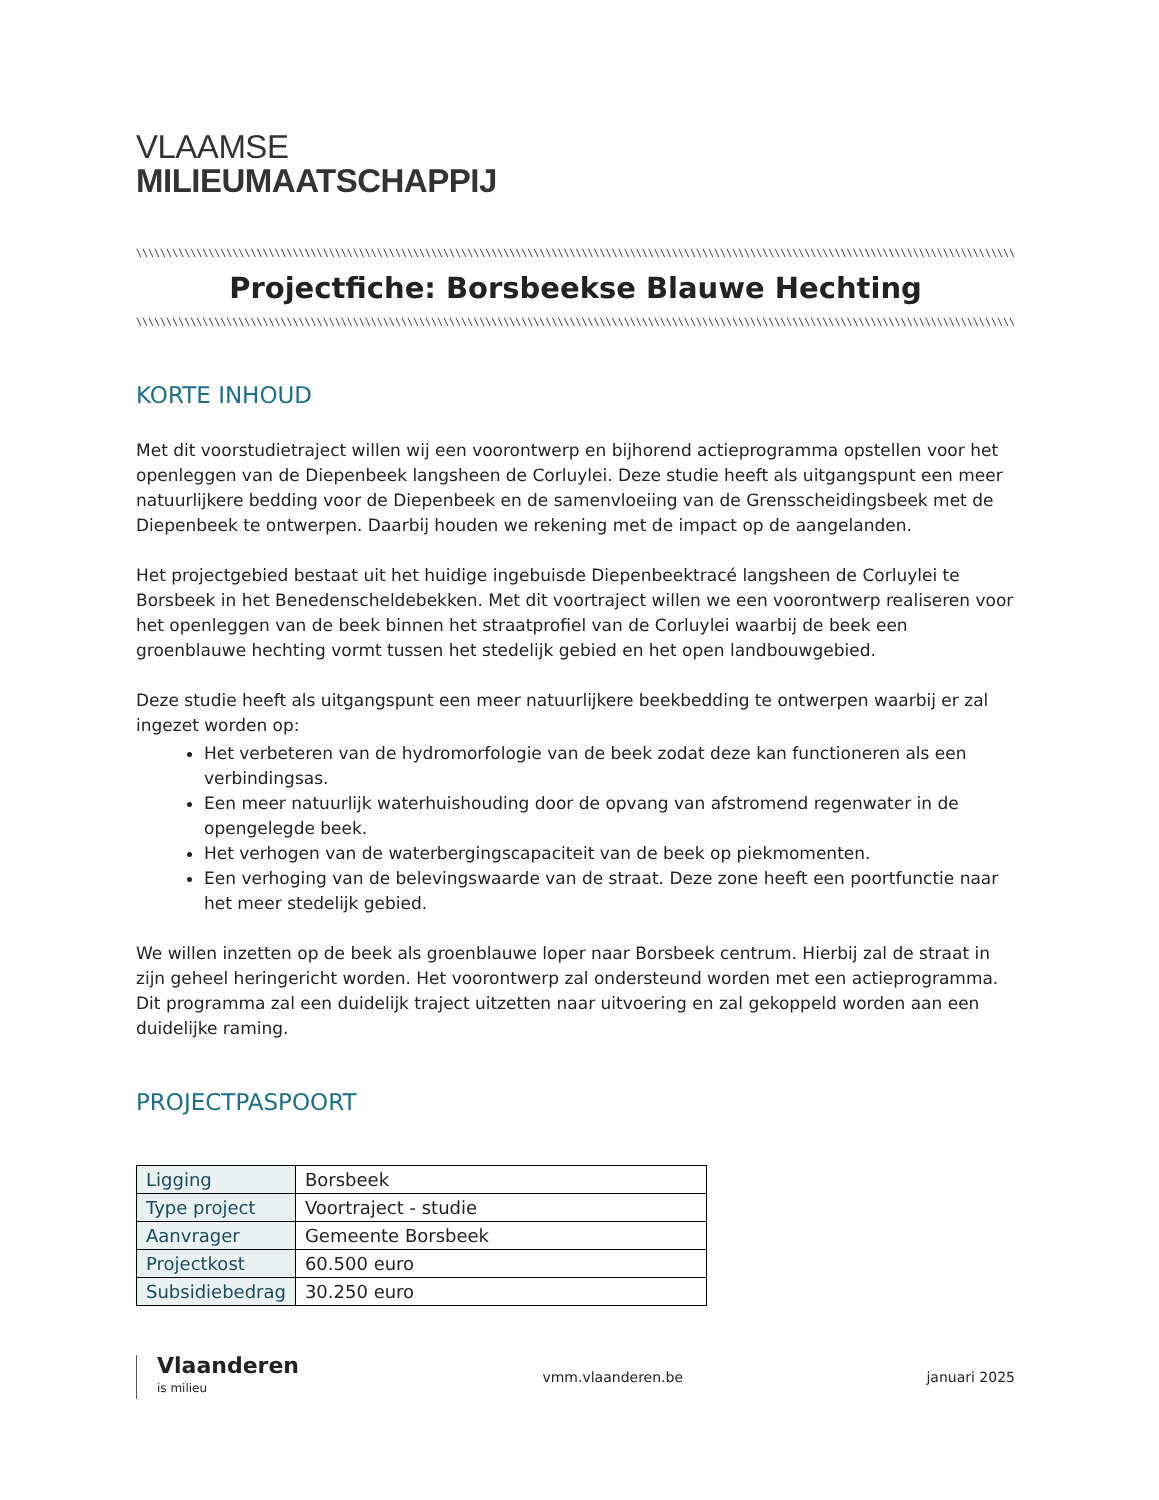VLAAMSE
MILIEUMAATSCHAPPIJ
\\\\\\\\\\\\\\\\\\\\\\\\\\\\\\\\\\\\\\\\\\\\\\\\\\\\\\\\\\\\\\\\\\\\\\\\\\\\\\\\\\\\\\\\\\\\\\\\\\\\\\\\\\\\\\\\\\\\\\\\\\\\\\\\\\\\\\\\\\\\\\\\\\\\\\\\\\\\\\\\\\\\\\\\\\\\\\\\\\\\\\\\\\\\\\\\\\\\\\\\\\\\\\\
Projectfiche: Borsbeekse Blauwe Hechting
\\\\\\\\\\\\\\\\\\\\\\\\\\\\\\\\\\\\\\\\\\\\\\\\\\\\\\\\\\\\\\\\\\\\\\\\\\\\\\\\\\\\\\\\\\\\\\\\\\\\\\\\\\\\\\\\\\\\\\\\\\\\\\\\\\\\\\\\\\\\\\\\\\\\\\\\\\\\\\\\\\\\\\\\\\\\\\\\\\\\\\\\\\\\\\\\\\\\\\\\\\\\\\\
KORTE INHOUD
Met dit voorstudietraject willen wij een voorontwerp en bijhorend actieprogramma opstellen voor het openleggen van de Diepenbeek langsheen de Corluylei. Deze studie heeft als uitgangspunt een meer natuurlijkere bedding voor de Diepenbeek en de samenvloeiing van de Grensscheidingsbeek met de Diepenbeek te ontwerpen. Daarbij houden we rekening met de impact op de aangelanden.
Het projectgebied bestaat uit het huidige ingebuisde Diepenbeektracé langsheen de Corluylei te Borsbeek in het Benedenscheldebekken. Met dit voortraject willen we een voorontwerp realiseren voor het openleggen van de beek binnen het straatprofiel van de Corluylei waarbij de beek een groenblauwe hechting vormt tussen het stedelijk gebied en het open landbouwgebied.
Deze studie heeft als uitgangspunt een meer natuurlijkere beekbedding te ontwerpen waarbij er zal ingezet worden op:
Het verbeteren van de hydromorfologie van de beek zodat deze kan functioneren als een verbindingsas.
Een meer natuurlijk waterhuishouding door de opvang van afstromend regenwater in de opengelegde beek.
Het verhogen van de waterbergingscapaciteit van de beek op piekmomenten.
Een verhoging van de belevingswaarde van de straat. Deze zone heeft een poortfunctie naar het meer stedelijk gebied.
We willen inzetten op de beek als groenblauwe loper naar Borsbeek centrum. Hierbij zal de straat in zijn geheel heringericht worden. Het voorontwerp zal ondersteund worden met een actieprogramma. Dit programma zal een duidelijk traject uitzetten naar uitvoering en zal gekoppeld worden aan een duidelijke raming.
PROJECTPASPOORT
| Ligging | Borsbeek |
| Type project | Voortraject - studie |
| Aanvrager | Gemeente Borsbeek |
| Projectkost | 60.500 euro |
| Subsidiebedrag | 30.250 euro |
Vlaanderen
is milieu
vmm.vlaanderen.be januari 2025